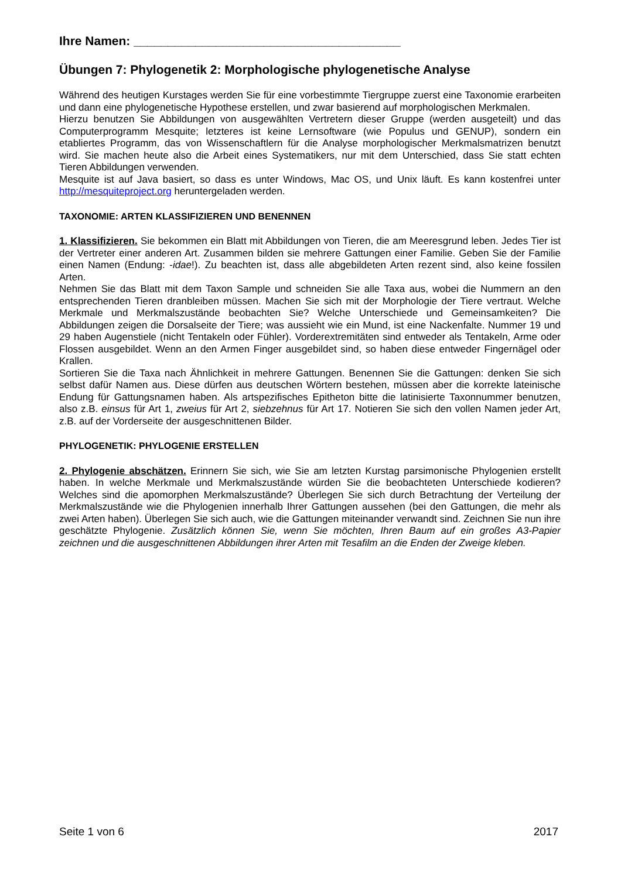Ihre Namen: _______________________________________
Übungen 7: Phylogenetik 2: Morphologische phylogenetische Analyse
Während des heutigen Kurstages werden Sie für eine vorbestimmte Tiergruppe zuerst eine Taxonomie erarbeiten und dann eine phylogenetische Hypothese erstellen, und zwar basierend auf morphologischen Merkmalen.
Hierzu benutzen Sie Abbildungen von ausgewählten Vertretern dieser Gruppe (werden ausgeteilt) und das Computerprogramm Mesquite; letzteres ist keine Lernsoftware (wie Populus und GENUP), sondern ein etabliertes Programm, das von Wissenschaftlern für die Analyse morphologischer Merkmalsmatrizen benutzt wird. Sie machen heute also die Arbeit eines Systematikers, nur mit dem Unterschied, dass Sie statt echten Tieren Abbildungen verwenden.
Mesquite ist auf Java basiert, so dass es unter Windows, Mac OS, und Unix läuft. Es kann kostenfrei unter http://mesquiteproject.org heruntergeladen werden.
TAXONOMIE: ARTEN KLASSIFIZIEREN UND BENENNEN
1. Klassifizieren. Sie bekommen ein Blatt mit Abbildungen von Tieren, die am Meeresgrund leben. Jedes Tier ist der Vertreter einer anderen Art. Zusammen bilden sie mehrere Gattungen einer Familie. Geben Sie der Familie einen Namen (Endung: -idae!). Zu beachten ist, dass alle abgebildeten Arten rezent sind, also keine fossilen Arten.
Nehmen Sie das Blatt mit dem Taxon Sample und schneiden Sie alle Taxa aus, wobei die Nummern an den entsprechenden Tieren dranbleiben müssen. Machen Sie sich mit der Morphologie der Tiere vertraut. Welche Merkmale und Merkmalszustände beobachten Sie? Welche Unterschiede und Gemeinsamkeiten? Die Abbildungen zeigen die Dorsalseite der Tiere; was aussieht wie ein Mund, ist eine Nackenfalte. Nummer 19 und 29 haben Augenstiele (nicht Tentakeln oder Fühler). Vorderextremitäten sind entweder als Tentakeln, Arme oder Flossen ausgebildet. Wenn an den Armen Finger ausgebildet sind, so haben diese entweder Fingernägel oder Krallen.
Sortieren Sie die Taxa nach Ähnlichkeit in mehrere Gattungen. Benennen Sie die Gattungen: denken Sie sich selbst dafür Namen aus. Diese dürfen aus deutschen Wörtern bestehen, müssen aber die korrekte lateinische Endung für Gattungsnamen haben. Als artspezifisches Epitheton bitte die latinisierte Taxonnummer benutzen, also z.B. einsus für Art 1, zweius für Art 2, siebzehnus für Art 17. Notieren Sie sich den vollen Namen jeder Art, z.B. auf der Vorderseite der ausgeschnittenen Bilder.
PHYLOGENETIK: PHYLOGENIE ERSTELLEN
2. Phylogenie abschätzen. Erinnern Sie sich, wie Sie am letzten Kurstag parsimonische Phylogenien erstellt haben. In welche Merkmale und Merkmalszustände würden Sie die beobachteten Unterschiede kodieren? Welches sind die apomorphen Merkmalszustände? Überlegen Sie sich durch Betrachtung der Verteilung der Merkmalszustände wie die Phylogenien innerhalb Ihrer Gattungen aussehen (bei den Gattungen, die mehr als zwei Arten haben). Überlegen Sie sich auch, wie die Gattungen miteinander verwandt sind. Zeichnen Sie nun ihre geschätzte Phylogenie. Zusätzlich können Sie, wenn Sie möchten, Ihren Baum auf ein großes A3-Papier zeichnen und die ausgeschnittenen Abbildungen ihrer Arten mit Tesafilm an die Enden der Zweige kleben.
Seite 1 von 6 2017